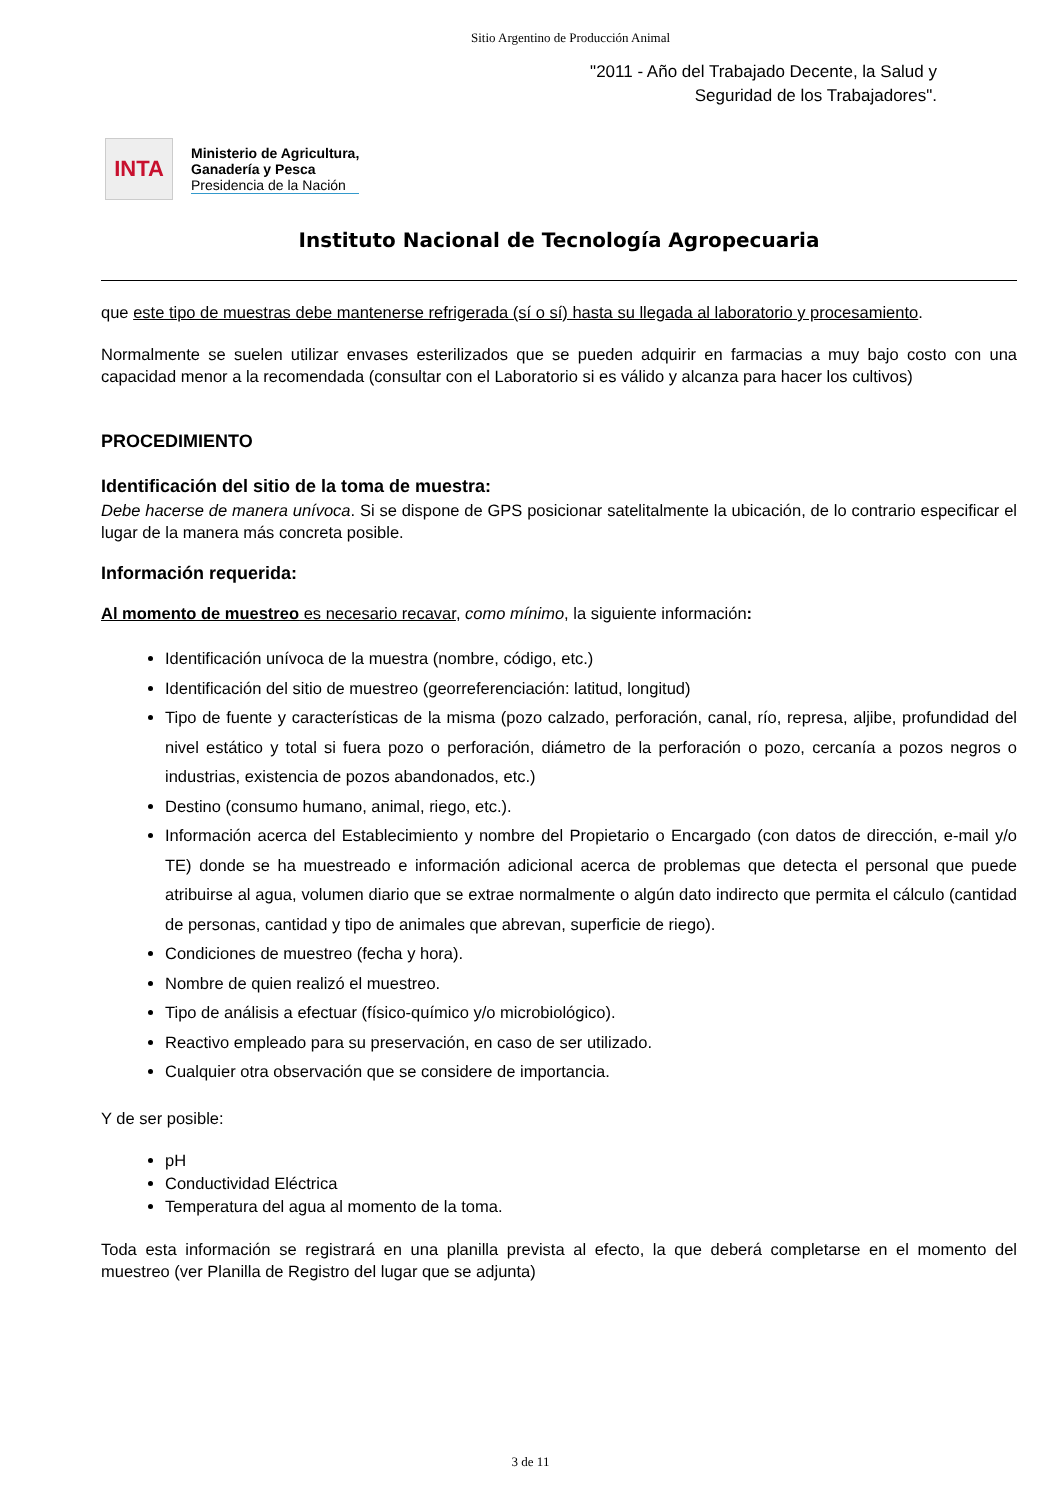Sitio Argentino de Producción Animal
"2011 - Año del Trabajado Decente, la Salud y
Seguridad de los Trabajadores".
INTA
Ministerio de Agricultura,
Ganadería y Pesca
Presidencia de la Nación
Instituto Nacional de Tecnología Agropecuaria
que este tipo de muestras debe mantenerse refrigerada (sí o sí) hasta su llegada al laboratorio y procesamiento.
Normalmente se suelen utilizar envases esterilizados que se pueden adquirir en farmacias a muy bajo costo con una capacidad menor a la recomendada (consultar con el Laboratorio si es válido y alcanza para hacer los cultivos)
PROCEDIMIENTO
Identificación del sitio de la toma de muestra:
Debe hacerse de manera unívoca. Si se dispone de GPS posicionar satelitalmente la ubicación, de lo contrario especificar el lugar de la manera más concreta posible.
Información requerida:
Al momento de muestreo es necesario recavar, como mínimo, la siguiente información:
Identificación unívoca de la muestra (nombre, código, etc.)
Identificación del sitio de muestreo (georreferenciación: latitud, longitud)
Tipo de fuente y características de la misma (pozo calzado, perforación, canal, río, represa, aljibe, profundidad del nivel estático y total si fuera pozo o perforación, diámetro de la perforación o pozo, cercanía a pozos negros o industrias, existencia de pozos abandonados, etc.)
Destino (consumo humano, animal, riego, etc.).
Información acerca del Establecimiento y nombre del Propietario o Encargado (con datos de dirección, e-mail y/o TE) donde se ha muestreado e información adicional acerca de problemas que detecta el personal que puede atribuirse al agua, volumen diario que se extrae normalmente o algún dato indirecto que permita el cálculo (cantidad de personas, cantidad y tipo de animales que abrevan, superficie de riego).
Condiciones de muestreo (fecha y hora).
Nombre de quien realizó el muestreo.
Tipo de análisis a efectuar (físico-químico y/o microbiológico).
Reactivo empleado para su preservación, en caso de ser utilizado.
Cualquier otra observación que se considere de importancia.
Y de ser posible:
pH
Conductividad Eléctrica
Temperatura del agua al momento de la toma.
Toda esta información se registrará en una planilla prevista al efecto, la que deberá completarse en el momento del muestreo (ver Planilla de Registro del lugar que se adjunta)
3 de 11